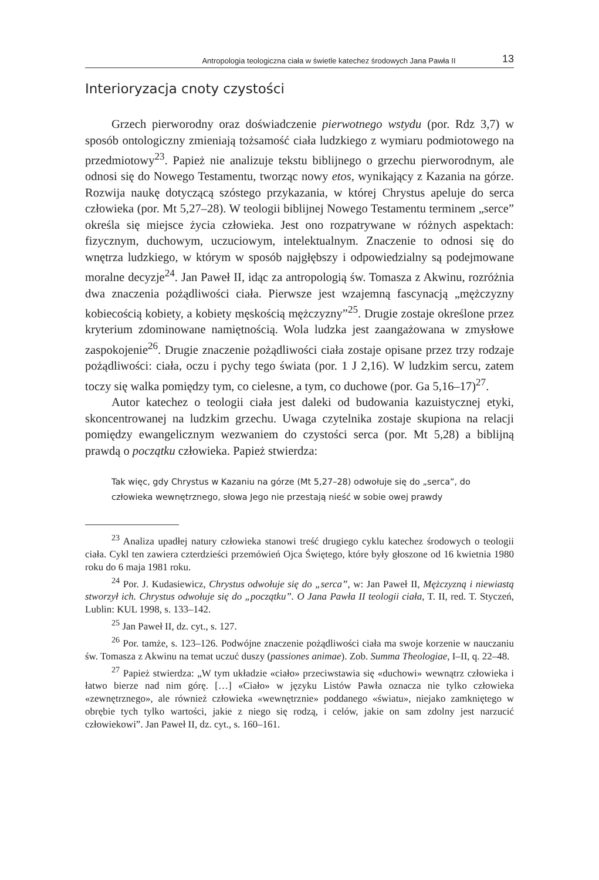Antropologia teologiczna ciała w świetle katechez środowych Jana Pawła II 13
Interioryzacja cnoty czystości
Grzech pierworodny oraz doświadczenie pierwotnego wstydu (por. Rdz 3,7) w sposób ontologiczny zmieniają tożsamość ciała ludzkiego z wymiaru podmiotowego na przedmiotowy<sup>23</sup>. Papież nie analizuje tekstu biblijnego o grzechu pierworodnym, ale odnosi się do Nowego Testamentu, tworząc nowy etos, wynikający z Kazania na górze. Rozwija naukę dotyczącą szóstego przykazania, w której Chrystus apeluje do serca człowieka (por. Mt 5,27–28). W teologii biblijnej Nowego Testamentu terminem „serce” określa się miejsce życia człowieka. Jest ono rozpatrywane w różnych aspektach: fizycznym, duchowym, uczuciowym, intelektualnym. Znaczenie to odnosi się do wnętrza ludzkiego, w którym w sposób najgłębszy i odpowiedzialny są podejmowane moralne decyzje<sup>24</sup>. Jan Paweł II, idąc za antropologią św. Tomasza z Akwinu, rozróżnia dwa znaczenia pożądliwości ciała. Pierwsze jest wzajemną fascynacją „mężczyzny kobiecością kobiety, a kobiety męskością mężczyzny”<sup>25</sup>. Drugie zostaje określone przez kryterium zdominowane namiętnością. Wola ludzka jest zaangażowana w zmysłowe zaspokojenie<sup>26</sup>. Drugie znaczenie pożądliwości ciała zostaje opisane przez trzy rodzaje pożądliwości: ciała, oczu i pychy tego świata (por. 1 J 2,16). W ludzkim sercu, zatem toczy się walka pomiędzy tym, co cielesne, a tym, co duchowe (por. Ga 5,16–17)<sup>27</sup>.
Autor katechez o teologii ciała jest daleki od budowania kazuistycznej etyki, skoncentrowanej na ludzkim grzechu. Uwaga czytelnika zostaje skupiona na relacji pomiędzy ewangelicznym wezwaniem do czystości serca (por. Mt 5,28) a biblijną prawdą o początku człowieka. Papież stwierdza:
Tak więc, gdy Chrystus w Kazaniu na górze (Mt 5,27–28) odwołuje się do „serca”, do człowieka wewnętrznego, słowa Jego nie przestają nieść w sobie owej prawdy
<sup>23</sup> Analiza upadłej natury człowieka stanowi treść drugiego cyklu katechez środowych o teologii ciała. Cykl ten zawiera czterdzieści przemówień Ojca Świętego, które były głoszone od 16 kwietnia 1980 roku do 6 maja 1981 roku.
<sup>24</sup> Por. J. Kudasiewicz, Chrystus odwołuje się do „serca”, w: Jan Paweł II, Mężczyzną i niewiastą stworzył ich. Chrystus odwołuje się do „początku”. O Jana Pawła II teologii ciała, T. II, red. T. Styczeń, Lublin: KUL 1998, s. 133–142.
<sup>25</sup> Jan Paweł II, dz. cyt., s. 127.
<sup>26</sup> Por. tamże, s. 123–126. Podwójne znaczenie pożądliwości ciała ma swoje korzenie w nauczaniu św. Tomasza z Akwinu na temat uczuć duszy (passiones animae). Zob. Summa Theologiae, I–II, q. 22–48.
<sup>27</sup> Papież stwierdza: „W tym układzie «ciało» przeciwstawia się «duchowi» wewnątrz człowieka i łatwo bierze nad nim górę. […] «Ciało» w języku Listów Pawła oznacza nie tylko człowieka «zewnętrznego», ale również człowieka «wewnętrznie» poddanego «światu», niejako zamkniętego w obrębie tych tylko wartości, jakie z niego się rodzą, i celów, jakie on sam zdolny jest narzucić człowiekowi”. Jan Paweł II, dz. cyt., s. 160–161.